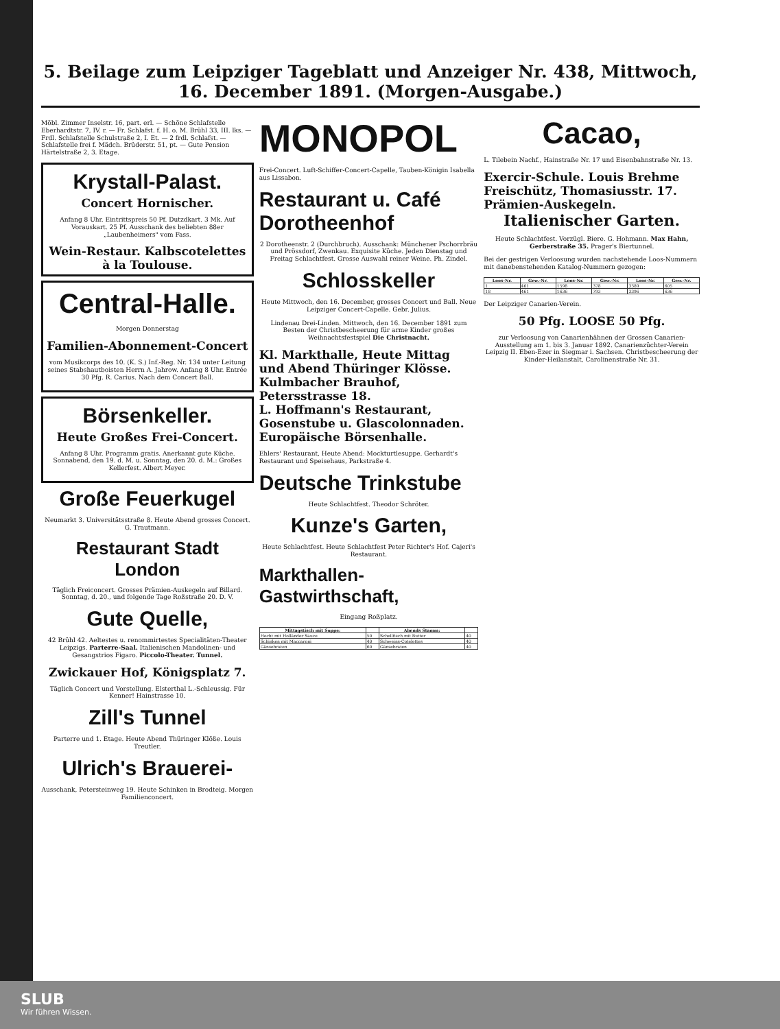5. Beilage zum Leipziger Tageblatt und Anzeiger Nr. 438, Mittwoch, 16. December 1891. (Morgen-Ausgabe.)
Möbl. Zimmer Inselstr. 16, part. erl. — Schöne Schlafstelle Eberhardtstr. 7, IV. r. — Fr. Schlafst. f. H. o. M. Brühl 33, III. lks. — Frdl. Schlafstelle Schulstraße 2, I. Et. — 2 frdl. Schlafst. — Schlafstelle frei f. Mädch. Brüderstr. 51, pt. — Gute Pension Härtelstraße 2, 3. Etage.
Krystall-Palast.
Concert Hornischer.
Anfang 8 Uhr. Eintrittspreis 50 Pf. Dutzdkart. 3 Mk. Auf Vorauskart. 25 Pf. Ausschank des beliebten 88er „Laubenheimers" vom Fass.
Wein-Restaur. Kalbscotelettes à la Toulouse.
Central-Halle.
Morgen Donnerstag
Familien-Abonnement-Concert
vom Musikcorps des 10. (K. S.) Inf.-Reg. Nr. 134 unter Leitung seines Stabshautboisten Herrn A. Jahrow. Anfang 8 Uhr. Entrée 30 Pfg. R. Carius. Nach dem Concert Ball.
Börsenkeller.
Heute Großes Frei-Concert.
Anfang 8 Uhr. Programm gratis. Anerkannt gute Küche. Sonnabend, den 19. d. M. u. Sonntag, den 20. d. M.: Großes Kellerfest. Albert Meyer.
Große Feuerkugel
Neumarkt 3. Universitätsstraße 8. Heute Abend grosses Concert. G. Trautmann.
Restaurant Stadt London
Täglich Freiconcert. Grosses Prämien-Auskegeln auf Billard. Sonntag, d. 20., und folgende Tage Roßstraße 20. D. V.
Gute Quelle,
42 Brühl 42. Aeltestes u. renommirtestes Specialitäten-Theater Leipzigs. Parterre-Saal. Italienischen Mandolinen- und Gesangstrios Figaro. Piccolo-Theater. Tunnel.
Zwickauer Hof, Königsplatz 7.
Täglich Concert und Vorstellung. Elsterthal L.-Schleussig. Für Kenner! Hainstrasse 10.
Zill's Tunnel
Parterre und 1. Etage. Heute Abend Thüringer Klöße. Louis Treutler.
Ulrich's Brauerei-
Ausschank, Petersteinweg 19. Heute Schinken in Brodteig. Morgen Familienconcert.
MONOPOL
Frei-Concert. Luft-Schiffer-Concert-Capelle, Tauben-Königin Isabella aus Lissabon.
Restaurant u. Café Dorotheenhof
2 Dorotheenstr. 2 (Durchbruch). Ausschank: Münchener Pschorrbräu und Prössdorf, Zwenkau. Exquisite Küche. Jeden Dienstag und Freitag Schlachtfest. Grosse Auswahl reiner Weine. Ph. Zindel.
Schlosskeller
Heute Mittwoch, den 16. December, grosses Concert und Ball. Neue Leipziger Concert-Capelle. Gebr. Julius.
Lindenau Drei-Linden. Mittwoch, den 16. December 1891 zum Besten der Christbescheerung für arme Kinder großes Weihnachtsfestspiel Die Christnacht.
Kl. Markthalle, Heute Mittag und Abend Thüringer Klösse.
Kulmbacher Brauhof, Petersstrasse 18.
L. Hoffmann's Restaurant, Gosenstube u. Glascolonnaden.
Europäische Börsenhalle.
Ehlers' Restaurant, Heute Abend: Mockturtlesuppe. Gerhardt's Restaurant und Speisehaus, Parkstraße 4.
Deutsche Trinkstube
Heute Schlachtfest. Theodor Schröter.
Kunze's Garten,
Heute Schlachtfest. Heute Schlachtfest Peter Richter's Hof. Cajeri's Restaurant.
Markthallen-Gastwirthschaft,
Eingang Roßplatz.
| Mittagstisch mit Suppe: | | Abends Stamm: | |
| --- | --- | --- | --- |
| Hecht mit Holländer Sauce | 50 | Schellfisch mit Butter | 40 |
| Schinken mit Maccaroni | 40 | Schweins-Cotelettes | 40 |
| Gänsebraten | 60 | Gänsebraten | 40 |
Cacao,
L. Tilebein Nachf., Hainstraße Nr. 17 und Eisenbahnstraße Nr. 13.
Exercir-Schule. Louis Brehme
Freischütz, Thomasiusstr. 17. Prämien-Auskegeln.
Italienischer Garten.
Heute Schlachtfest. Vorzügl. Biere. G. Hohmann. Max Hahn, Gerberstraße 35. Prager's Biertunnel.
Bei der gestrigen Verloosung wurden nachstehende Loos-Nummern mit danebenstehenden Katalog-Nummern gezogen:
| Loos-Nr. | Gew.-Nr. | Loos-Nr. | Gew.-Nr. | Loos-Nr. | Gew.-Nr. |
| --- | --- | --- | --- | --- | --- |
| 1 | 461 | 1598 | 378 | 3389 | 605 |
| 18 | 461 | 1636 | 793 | 3396 | 636 |
Der Leipziger Canarien-Verein.
50 Pfg. LOOSE 50 Pfg.
zur Verloosung von Canarienhähnen der Grossen Canarien-Ausstellung am 1. bis 3. Januar 1892. Canarienzüchter-Verein Leipzig II. Eben-Ezer in Siegmar i. Sachsen. Christbescheerung der Kinder-Heilanstalt, Carolinenstraße Nr. 31.
SLUB
Wir führen Wissen.